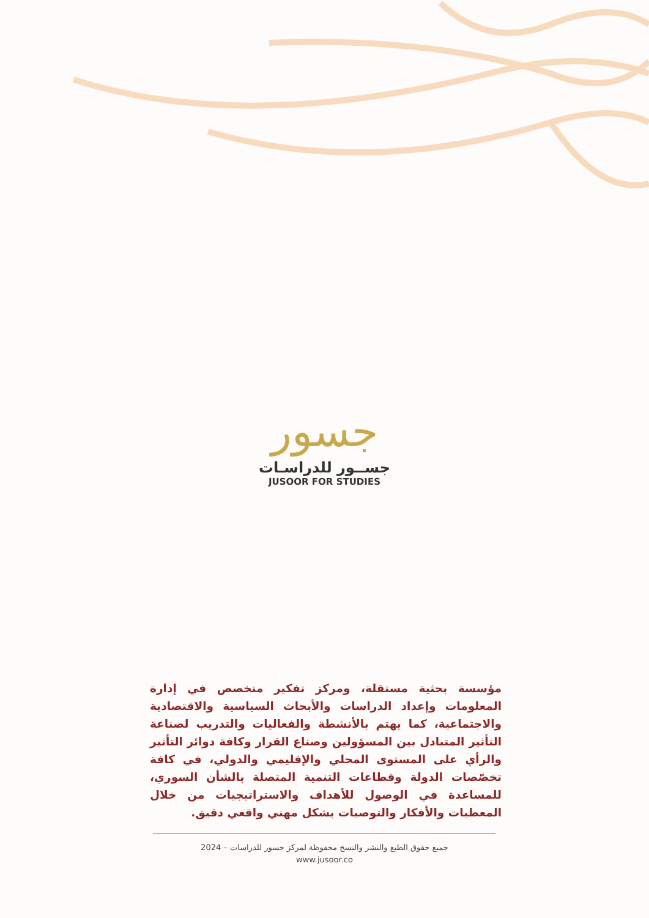جسور
جســور للدراسـات
JUSOOR FOR STUDIES
مؤسسة بحثية مستقلة، ومركز تفكير متخصص في إدارة المعلومات وإعداد الدراسات والأبحاث السياسية والاقتصادية والاجتماعية، كما يهتم بالأنشطة والفعاليات والتدريب لصناعة التأثير المتبادل بين المسؤولين وصناع القرار وكافة دوائر التأثير والرأي على المستوى المحلي والإقليمي والدولي، في كافة تخصّصات الدولة وقطاعات التنمية المتصلة بالشأن السوري، للمساعدة في الوصول للأهداف والاستراتيجيات من خلال المعطيات والأفكار والتوصيات بشكل مهني واقعي دقيق.
جميع حقوق الطبع والنشر والنسخ محفوظة لمركز جسور للدراسات – 2024
www.jusoor.co